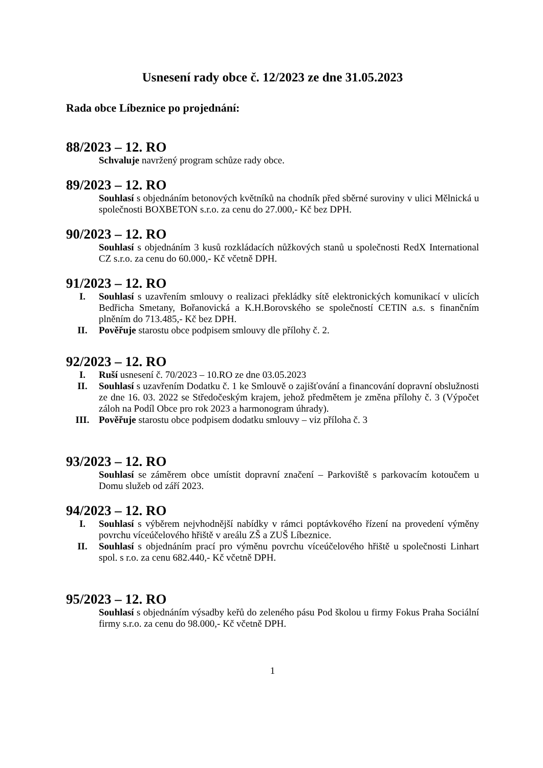Usnesení rady obce č. 12/2023 ze dne 31.05.2023
Rada obce Líbeznice po projednání:
88/2023 – 12. RO
Schvaluje navržený program schůze rady obce.
89/2023 – 12. RO
Souhlasí s objednáním betonových květníků na chodník před sběrné suroviny v ulici Mělnická u společnosti BOXBETON s.r.o. za cenu do 27.000,- Kč bez DPH.
90/2023 – 12. RO
Souhlasí s objednáním 3 kusů rozkládacích nůžkových stanů u společnosti RedX International CZ s.r.o. za cenu do 60.000,- Kč včetně DPH.
91/2023 – 12. RO
I. Souhlasí s uzavřením smlouvy o realizaci překládky sítě elektronických komunikací v ulicích Bedřicha Smetany, Bořanovická a K.H.Borovského se společností CETIN a.s. s finančním plněním do 713.485,- Kč bez DPH.
II. Pověřuje starostu obce podpisem smlouvy dle přílohy č. 2.
92/2023 – 12. RO
I. Ruší usnesení č. 70/2023 – 10.RO ze dne 03.05.2023
II. Souhlasí s uzavřením Dodatku č. 1 ke Smlouvě o zajišťování a financování dopravní obslužnosti ze dne 16. 03. 2022 se Středočeským krajem, jehož předmětem je změna přílohy č. 3 (Výpočet záloh na Podíl Obce pro rok 2023 a harmonogram úhrady).
III. Pověřuje starostu obce podpisem dodatku smlouvy – viz příloha č. 3
93/2023 – 12. RO
Souhlasí se záměrem obce umístit dopravní značení – Parkoviště s parkovacím kotoučem u Domu služeb od září 2023.
94/2023 – 12. RO
I. Souhlasí s výběrem nejvhodnější nabídky v rámci poptávkového řízení na provedení výměny povrchu víceúčelového hřiště v areálu ZŠ a ZUŠ Líbeznice.
II. Souhlasí s objednáním prací pro výměnu povrchu víceúčelového hřiště u společnosti Linhart spol. s r.o. za cenu 682.440,- Kč včetně DPH.
95/2023 – 12. RO
Souhlasí s objednáním výsadby keřů do zeleného pásu Pod školou u firmy Fokus Praha Sociální firmy s.r.o. za cenu do 98.000,- Kč včetně DPH.
1